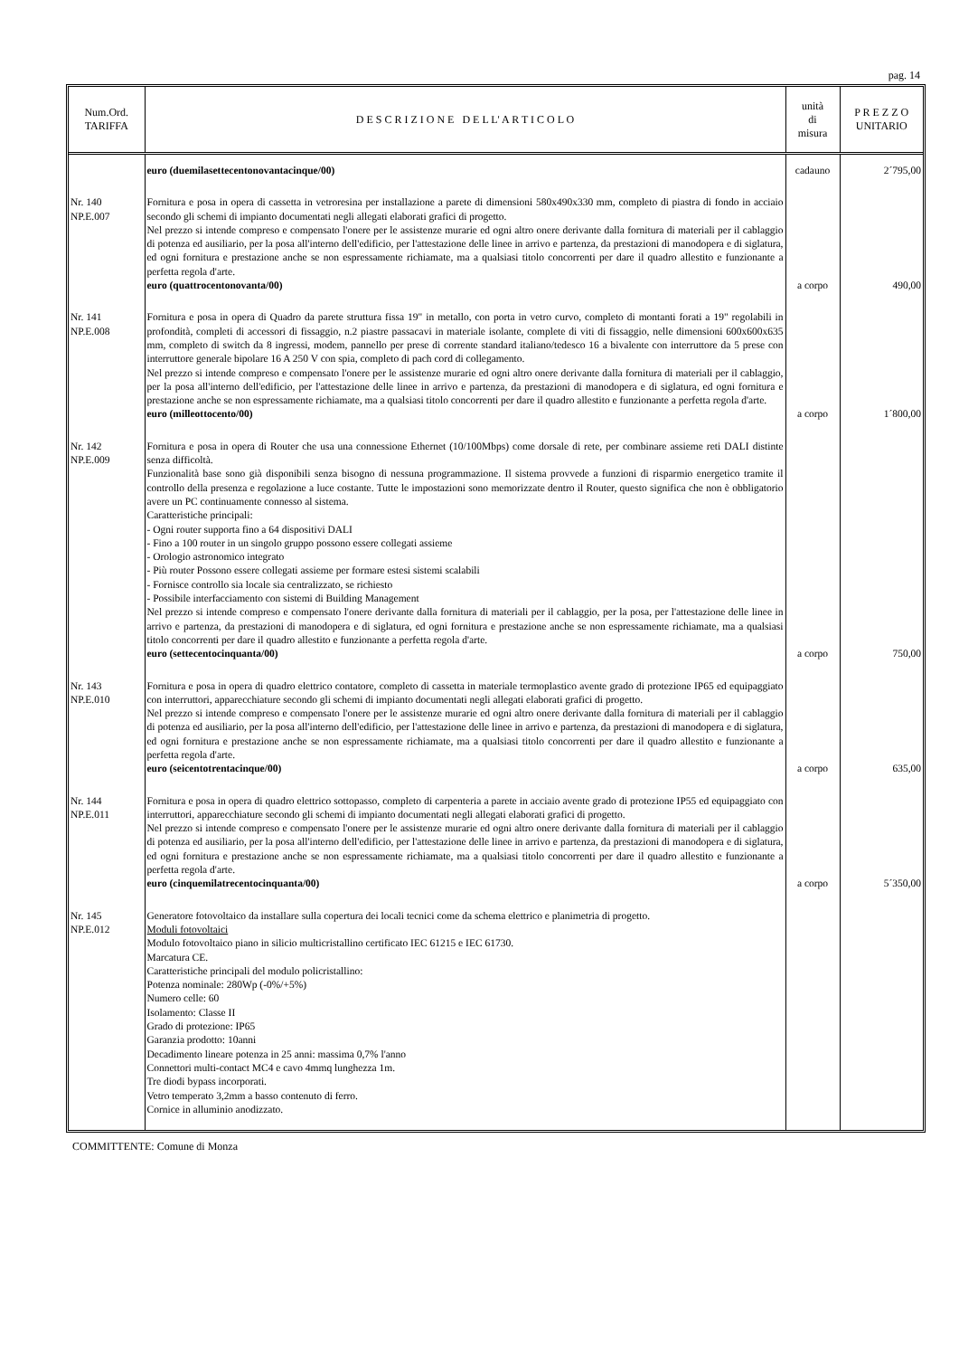pag. 14
| Num.Ord. TARIFFA | D E S C R I Z I O N E D E L L' A R T I C O L O | unità di misura | P R E Z Z O UNITARIO |
| --- | --- | --- | --- |
| | euro (duemilasettecentonovantacinque/00) | cadauno | 2´795,00 |
| Nr. 140 NP.E.007 | Fornitura e posa in opera di cassetta in vetroresina per installazione a parete di dimensioni 580x490x330 mm, completo di piastra di fondo in acciaio secondo gli schemi di impianto documentati negli allegati elaborati grafici di progetto. Nel prezzo si intende compreso e compensato l'onere per le assistenze murarie ed ogni altro onere derivante dalla fornitura di materiali per il cablaggio di potenza ed ausiliario, per la posa all'interno dell'edificio, per l'attestazione delle linee in arrivo e partenza, da prestazioni di manodopera e di siglatura, ed ogni fornitura e prestazione anche se non espressamente richiamate, ma a qualsiasi titolo concorrenti per dare il quadro allestito e funzionante a perfetta regola d'arte. euro (quattrocentonovanta/00) | a corpo | 490,00 |
| Nr. 141 NP.E.008 | Fornitura e posa in opera di Quadro da parete struttura fissa 19" in metallo, con porta in vetro curvo, completo di montanti forati a 19" regolabili in profondità, completi di accessori di fissaggio, n.2 piastre passacavi in materiale isolante, complete di viti di fissaggio, nelle dimensioni 600x600x635 mm, completo di switch da 8 ingressi, modem, pannello per prese di corrente standard italiano/tedesco 16 a bivalente con interruttore da 5 prese con interruttore generale bipolare 16 A 250 V con spia, completo di pach cord di collegamento. Nel prezzo si intende compreso e compensato l'onere per le assistenze murarie ed ogni altro onere derivante dalla fornitura di materiali per il cablaggio, per la posa all'interno dell'edificio, per l'attestazione delle linee in arrivo e partenza, da prestazioni di manodopera e di siglatura, ed ogni fornitura e prestazione anche se non espressamente richiamate, ma a qualsiasi titolo concorrenti per dare il quadro allestito e funzionante a perfetta regola d'arte. euro (milleottocento/00) | a corpo | 1´800,00 |
| Nr. 142 NP.E.009 | Fornitura e posa in opera di Router che usa una connessione Ethernet (10/100Mbps) come dorsale di rete, per combinare assieme reti DALI distinte senza difficoltà. Funzionalità base sono già disponibili senza bisogno di nessuna programmazione. Il sistema provvede a funzioni di risparmio energetico tramite il controllo della presenza e regolazione a luce costante. Tutte le impostazioni sono memorizzate dentro il Router, questo significa che non è obbligatorio avere un PC continuamente connesso al sistema. Caratteristiche principali: - Ogni router supporta fino a 64 dispositivi DALI - Fino a 100 router in un singolo gruppo possono essere collegati assieme - Orologio astronomico integrato - Più router Possono essere collegati assieme per formare estesi sistemi scalabili - Fornisce controllo sia locale sia centralizzato, se richiesto - Possibile interfacciamento con sistemi di Building Management Nel prezzo si intende compreso e compensato l'onere derivante dalla fornitura di materiali per il cablaggio, per la posa, per l'attestazione delle linee in arrivo e partenza, da prestazioni di manodopera e di siglatura, ed ogni fornitura e prestazione anche se non espressamente richiamate, ma a qualsiasi titolo concorrenti per dare il quadro allestito e funzionante a perfetta regola d'arte. euro (settecentocinquanta/00) | a corpo | 750,00 |
| Nr. 143 NP.E.010 | Fornitura e posa in opera di quadro elettrico contatore, completo di cassetta in materiale termoplastico avente grado di protezione IP65 ed equipaggiato con interruttori, apparecchiature secondo gli schemi di impianto documentati negli allegati elaborati grafici di progetto. Nel prezzo si intende compreso e compensato l'onere per le assistenze murarie ed ogni altro onere derivante dalla fornitura di materiali per il cablaggio di potenza ed ausiliario, per la posa all'interno dell'edificio, per l'attestazione delle linee in arrivo e partenza, da prestazioni di manodopera e di siglatura, ed ogni fornitura e prestazione anche se non espressamente richiamate, ma a qualsiasi titolo concorrenti per dare il quadro allestito e funzionante a perfetta regola d'arte. euro (seicentotrentacinque/00) | a corpo | 635,00 |
| Nr. 144 NP.E.011 | Fornitura e posa in opera di quadro elettrico sottopasso, completo di carpenteria a parete in acciaio avente grado di protezione IP55 ed equipaggiato con interruttori, apparecchiature secondo gli schemi di impianto documentati negli allegati elaborati grafici di progetto. Nel prezzo si intende compreso e compensato l'onere per le assistenze murarie ed ogni altro onere derivante dalla fornitura di materiali per il cablaggio di potenza ed ausiliario, per la posa all'interno dell'edificio, per l'attestazione delle linee in arrivo e partenza, da prestazioni di manodopera e di siglatura, ed ogni fornitura e prestazione anche se non espressamente richiamate, ma a qualsiasi titolo concorrenti per dare il quadro allestito e funzionante a perfetta regola d'arte. euro (cinquemilatrecentocinquanta/00) | a corpo | 5´350,00 |
| Nr. 145 NP.E.012 | Generatore fotovoltaico da installare sulla copertura dei locali tecnici come da schema elettrico e planimetria di progetto. Moduli fotovoltaici Modulo fotovoltaico piano in silicio multicristallino certificato IEC 61215 e IEC 61730. Marcatura CE. Caratteristiche principali del modulo policristallino: Potenza nominale: 280Wp (-0%/+5%) Numero celle: 60 Isolamento: Classe II Grado di protezione: IP65 Garanzia prodotto: 10anni Decadimento lineare potenza in 25 anni: massima 0,7% l'anno Connettori multi-contact MC4 e cavo 4mmq lunghezza 1m. Tre diodi bypass incorporati. Vetro temperato 3,2mm a basso contenuto di ferro. Cornice in alluminio anodizzato. | | |
COMMITTENTE: Comune di Monza